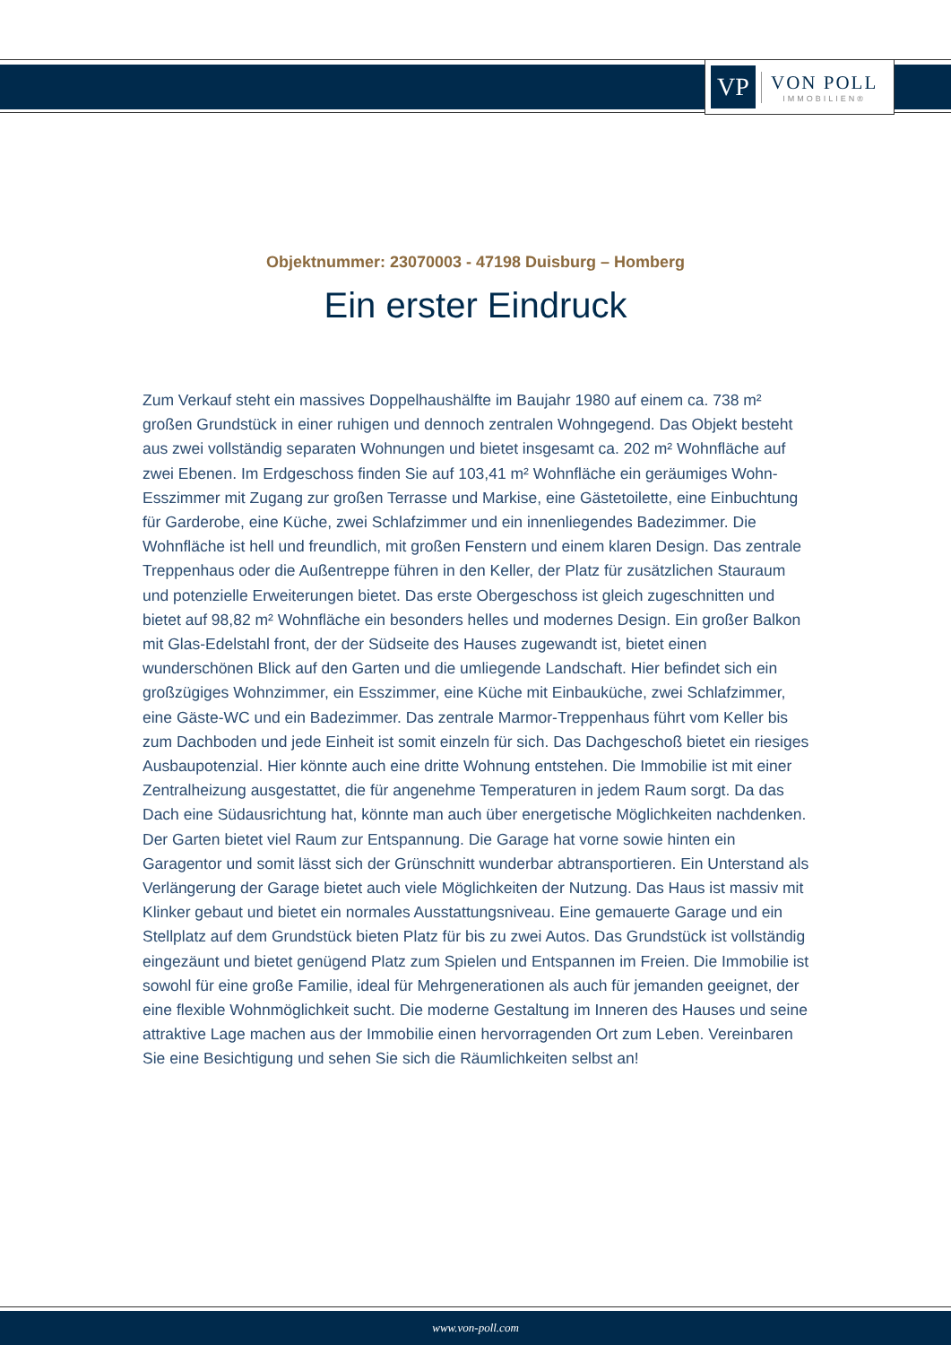VP
VON POLL
IMMOBILIEN®
Objektnummer: 23070003 - 47198 Duisburg – Homberg
Ein erster Eindruck
Zum Verkauf steht ein massives Doppelhaushälfte im Baujahr 1980 auf einem ca. 738 m² großen Grundstück in einer ruhigen und dennoch zentralen Wohngegend. Das Objekt besteht aus zwei vollständig separaten Wohnungen und bietet insgesamt ca. 202 m² Wohnfläche auf zwei Ebenen. Im Erdgeschoss finden Sie auf 103,41 m² Wohnfläche ein geräumiges Wohn- Esszimmer mit Zugang zur großen Terrasse und Markise, eine Gästetoilette, eine Einbuchtung für Garderobe, eine Küche, zwei Schlafzimmer und ein innenliegendes Badezimmer. Die Wohnfläche ist hell und freundlich, mit großen Fenstern und einem klaren Design. Das zentrale Treppenhaus oder die Außentreppe führen in den Keller, der Platz für zusätzlichen Stauraum und potenzielle Erweiterungen bietet. Das erste Obergeschoss ist gleich zugeschnitten und bietet auf 98,82 m² Wohnfläche ein besonders helles und modernes Design. Ein großer Balkon mit Glas-Edelstahl front, der der Südseite des Hauses zugewandt ist, bietet einen wunderschönen Blick auf den Garten und die umliegende Landschaft. Hier befindet sich ein großzügiges Wohnzimmer, ein Esszimmer, eine Küche mit Einbauküche, zwei Schlafzimmer, eine Gäste-WC und ein Badezimmer. Das zentrale Marmor-Treppenhaus führt vom Keller bis zum Dachboden und jede Einheit ist somit einzeln für sich. Das Dachgeschoß bietet ein riesiges Ausbaupotenzial. Hier könnte auch eine dritte Wohnung entstehen. Die Immobilie ist mit einer Zentralheizung ausgestattet, die für angenehme Temperaturen in jedem Raum sorgt. Da das Dach eine Südausrichtung hat, könnte man auch über energetische Möglichkeiten nachdenken. Der Garten bietet viel Raum zur Entspannung. Die Garage hat vorne sowie hinten ein Garagentor und somit lässt sich der Grünschnitt wunderbar abtransportieren. Ein Unterstand als Verlängerung der Garage bietet auch viele Möglichkeiten der Nutzung. Das Haus ist massiv mit Klinker gebaut und bietet ein normales Ausstattungsniveau. Eine gemauerte Garage und ein Stellplatz auf dem Grundstück bieten Platz für bis zu zwei Autos. Das Grundstück ist vollständig eingezäunt und bietet genügend Platz zum Spielen und Entspannen im Freien. Die Immobilie ist sowohl für eine große Familie, ideal für Mehrgenerationen als auch für jemanden geeignet, der eine flexible Wohnmöglichkeit sucht. Die moderne Gestaltung im Inneren des Hauses und seine attraktive Lage machen aus der Immobilie einen hervorragenden Ort zum Leben. Vereinbaren Sie eine Besichtigung und sehen Sie sich die Räumlichkeiten selbst an!
www.von-poll.com